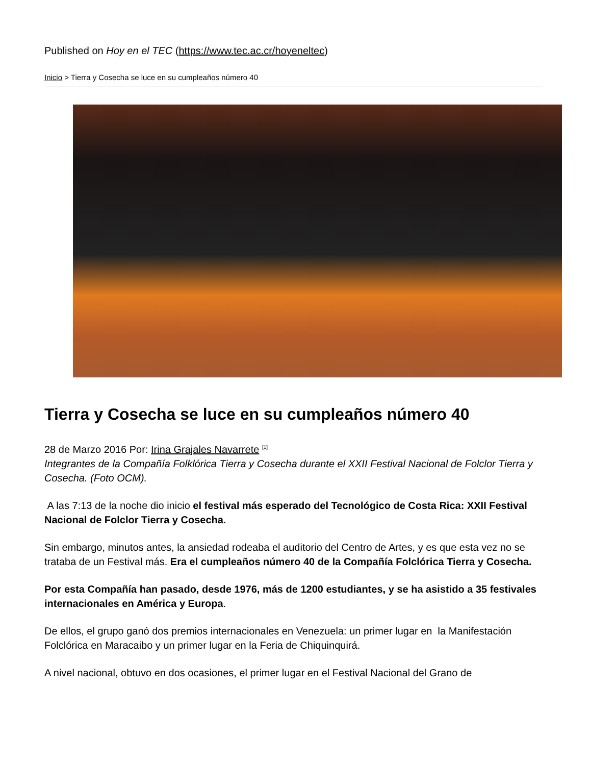Published on Hoy en el TEC (https://www.tec.ac.cr/hoyeneltec)
Inicio > Tierra y Cosecha se luce en su cumpleaños número 40
Tierra y Cosecha se luce en su cumpleaños número 40
28 de Marzo 2016 Por: Irina Grajales Navarrete <sup>[1]</sup>
Integrantes de la Compañía Folklórica Tierra y Cosecha durante el XXII Festival Nacional de Folclor Tierra y Cosecha. (Foto OCM).
A las 7:13 de la noche dio inicio el festival más esperado del Tecnológico de Costa Rica: XXII Festival Nacional de Folclor Tierra y Cosecha.
Sin embargo, minutos antes, la ansiedad rodeaba el auditorio del Centro de Artes, y es que esta vez no se trataba de un Festival más. Era el cumpleaños número 40 de la Compañía Folclórica Tierra y Cosecha.
Por esta Compañía han pasado, desde 1976, más de 1200 estudiantes, y se ha asistido a 35 festivales internacionales en América y Europa.
De ellos, el grupo ganó dos premios internacionales en Venezuela: un primer lugar en la Manifestación Folclórica en Maracaibo y un primer lugar en la Feria de Chiquinquirá.
A nivel nacional, obtuvo en dos ocasiones, el primer lugar en el Festival Nacional del Grano de